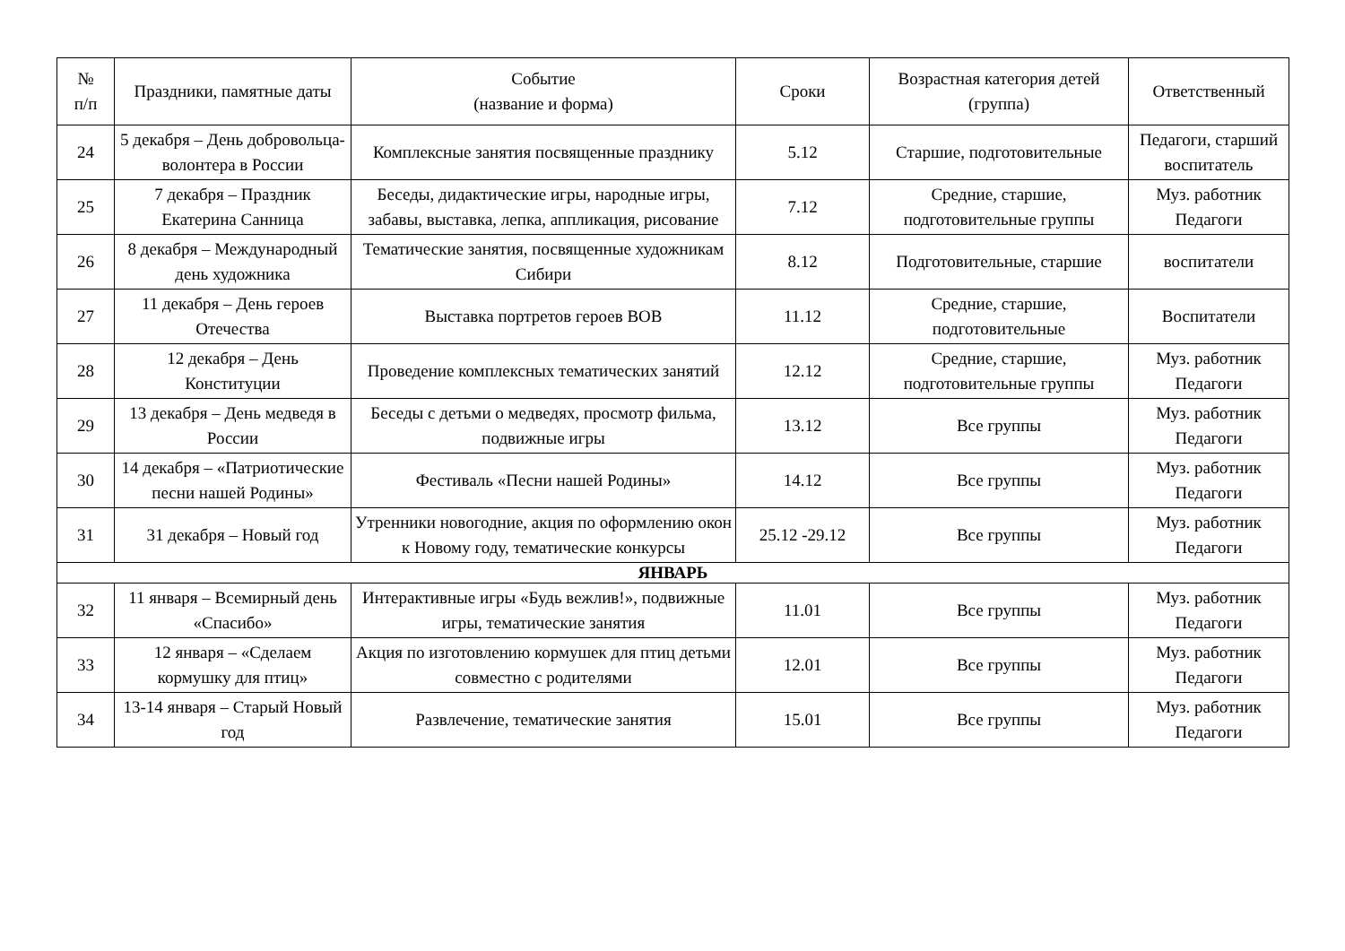| № п/п | Праздники, памятные даты | Событие (название и форма) | Сроки | Возрастная категория детей (группа) | Ответственный |
| --- | --- | --- | --- | --- | --- |
| 24 | 5 декабря – День добровольца-волонтера в России | Комплексные занятия посвященные празднику | 5.12 | Старшие, подготовительные | Педагоги, старший воспитатель |
| 25 | 7 декабря – Праздник Екатерина Санница | Беседы, дидактические игры, народные игры, забавы, выставка, лепка, аппликация, рисование | 7.12 | Средние, старшие, подготовительные группы | Муз. работник Педагоги |
| 26 | 8 декабря – Международный день художника | Тематические занятия, посвященные художникам Сибири | 8.12 | Подготовительные, старшие | воспитатели |
| 27 | 11 декабря – День героев Отечества | Выставка портретов героев ВОВ | 11.12 | Средние, старшие, подготовительные | Воспитатели |
| 28 | 12 декабря – День Конституции | Проведение комплексных тематических занятий | 12.12 | Средние, старшие, подготовительные группы | Муз. работник Педагоги |
| 29 | 13 декабря – День медведя в России | Беседы с детьми о медведях, просмотр фильма, подвижные игры | 13.12 | Все группы | Муз. работник Педагоги |
| 30 | 14 декабря – «Патриотические песни нашей Родины» | Фестиваль «Песни нашей Родины» | 14.12 | Все группы | Муз. работник Педагоги |
| 31 | 31 декабря – Новый год | Утренники новогодние, акция по оформлению окон к Новому году, тематические конкурсы | 25.12 -29.12 | Все группы | Муз. работник Педагоги |
| ЯНВАРЬ | | | | | |
| 32 | 11 января – Всемирный день «Спасибо» | Интерактивные игры «Будь вежлив!», подвижные игры, тематические занятия | 11.01 | Все группы | Муз. работник Педагоги |
| 33 | 12 января – «Сделаем кормушку для птиц» | Акция по изготовлению кормушек для птиц детьми совместно с родителями | 12.01 | Все группы | Муз. работник Педагоги |
| 34 | 13-14 января – Старый Новый год | Развлечение, тематические занятия | 15.01 | Все группы | Муз. работник Педагоги |